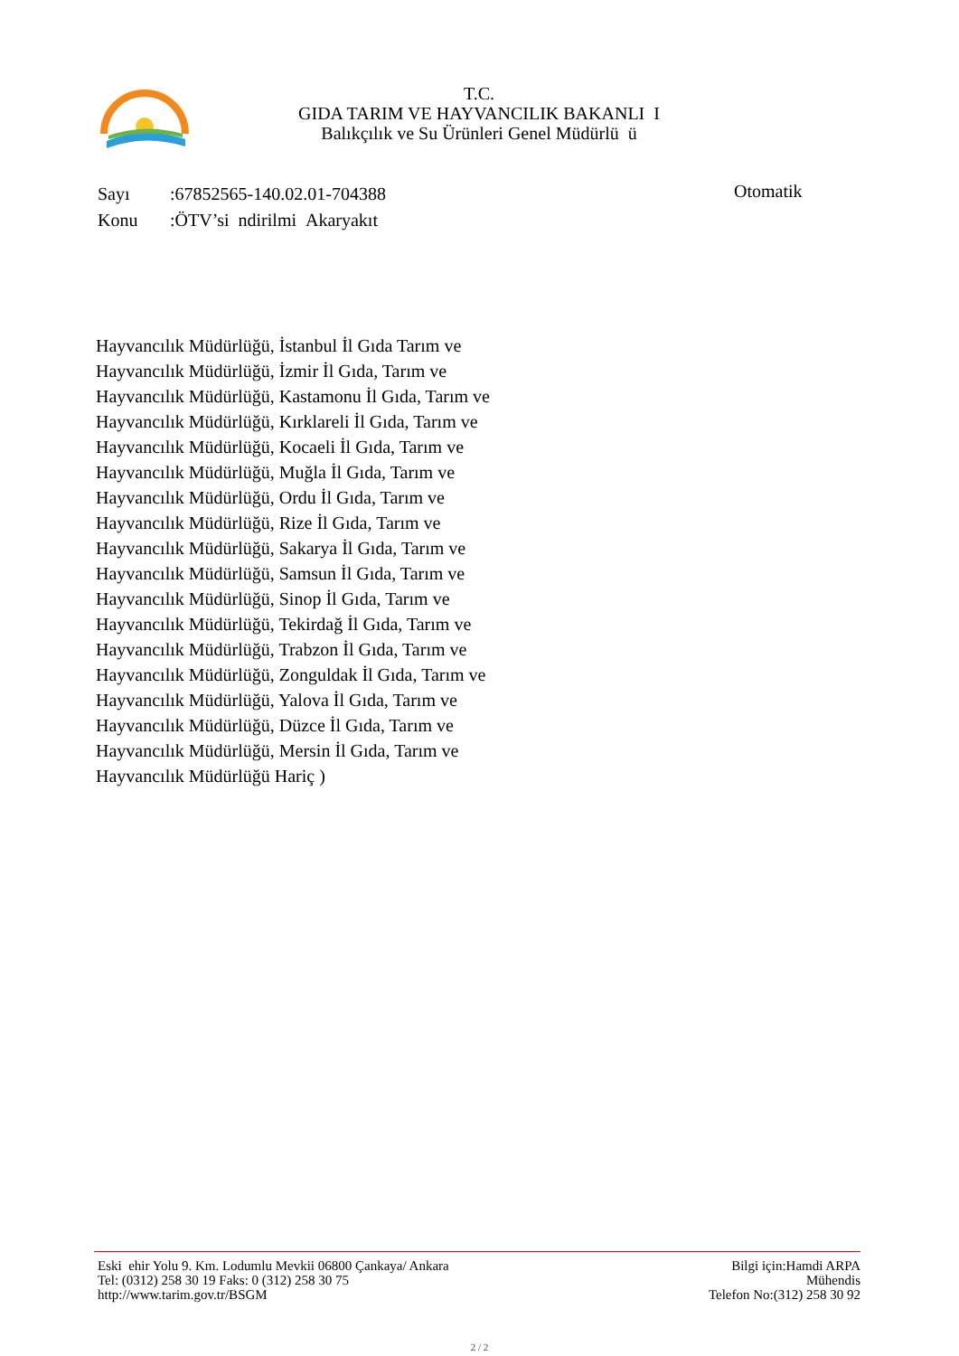T.C.
GIDA TARIM VE HAYVANCILIK BAKANLI I
Balıkçılık ve Su Ürünleri Genel Müdürlü ü
Sayı:67852565-140.02.01-704388
Konu:ÖTV’si ndirilmi Akaryakıt
Otomatik
Hayvancılık Müdürlüğü, İstanbul İl Gıda Tarım ve Hayvancılık Müdürlüğü, İzmir İl Gıda, Tarım ve Hayvancılık Müdürlüğü, Kastamonu İl Gıda, Tarım ve Hayvancılık Müdürlüğü, Kırklareli İl Gıda, Tarım ve Hayvancılık Müdürlüğü, Kocaeli İl Gıda, Tarım ve Hayvancılık Müdürlüğü, Muğla İl Gıda, Tarım ve Hayvancılık Müdürlüğü, Ordu İl Gıda, Tarım ve Hayvancılık Müdürlüğü, Rize İl Gıda, Tarım ve Hayvancılık Müdürlüğü, Sakarya İl Gıda, Tarım ve Hayvancılık Müdürlüğü, Samsun İl Gıda, Tarım ve Hayvancılık Müdürlüğü, Sinop İl Gıda, Tarım ve Hayvancılık Müdürlüğü, Tekirdağ İl Gıda, Tarım ve Hayvancılık Müdürlüğü, Trabzon İl Gıda, Tarım ve Hayvancılık Müdürlüğü, Zonguldak İl Gıda, Tarım ve Hayvancılık Müdürlüğü, Yalova İl Gıda, Tarım ve Hayvancılık Müdürlüğü, Düzce İl Gıda, Tarım ve Hayvancılık Müdürlüğü, Mersin İl Gıda, Tarım ve Hayvancılık Müdürlüğü Hariç )
Eski ehir Yolu 9. Km. Lodumlu Mevkii 06800 Çankaya/ Ankara
Tel: (0312) 258 30 19 Faks: 0 (312) 258 30 75
http://www.tarim.gov.tr/BSGM
Bilgi için:Hamdi ARPA
Mühendis
Telefon No:(312) 258 30 92
2 / 2